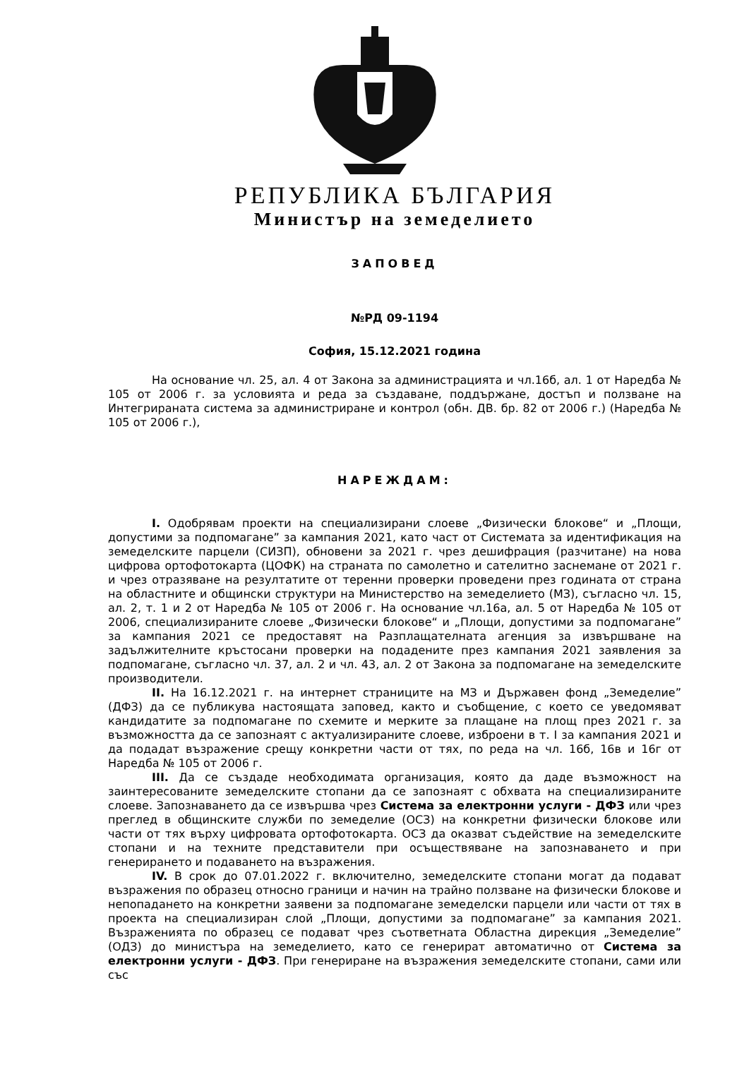РЕПУБЛИКА БЪЛГАРИЯ
Министър на земеделието
ЗАПОВЕД
№РД 09-1194
София, 15.12.2021 година
На основание чл. 25, ал. 4 от Закона за администрацията и чл.16б, ал. 1 от Наредба № 105 от 2006 г. за условията и реда за създаване, поддържане, достъп и ползване на Интегрираната система за администриране и контрол (обн. ДВ. бр. 82 от 2006 г.) (Наредба № 105 от 2006 г.),
НАРЕЖДАМ:
I. Одобрявам проекти на специализирани слоеве „Физически блокове“ и „Площи, допустими за подпомагане” за кампания 2021, като част от Системата за идентификация на земеделските парцели (СИЗП), обновени за 2021 г. чрез дешифрация (разчитане) на нова цифрова ортофотокарта (ЦОФК) на страната по самолетно и сателитно заснемане от 2021 г. и чрез отразяване на резултатите от теренни проверки проведени през годината от страна на областните и общински структури на Министерство на земеделието (МЗ), съгласно чл. 15, ал. 2, т. 1 и 2 от Наредба № 105 от 2006 г. На основание чл.16а, ал. 5 от Наредба № 105 от 2006, специализираните слоеве „Физически блокове“ и „Площи, допустими за подпомагане” за кампания 2021 се предоставят на Разплащателната агенция за извършване на задължителните кръстосани проверки на подадените през кампания 2021 заявления за подпомагане, съгласно чл. 37, ал. 2 и чл. 43, ал. 2 от Закона за подпомагане на земеделските производители.
II. На 16.12.2021 г. на интернет страниците на МЗ и Държавен фонд „Земеделие” (ДФЗ) да се публикува настоящата заповед, както и съобщение, с което се уведомяват кандидатите за подпомагане по схемите и мерките за плащане на площ през 2021 г. за възможността да се запознаят с актуализираните слоеве, изброени в т. I за кампания 2021 и да подадат възражение срещу конкретни части от тях, по реда на чл. 16б, 16в и 16г от Наредба № 105 от 2006 г.
III. Да се създаде необходимата организация, която да даде възможност на заинтересованите земеделските стопани да се запознаят с обхвата на специализираните слоеве. Запознаването да се извършва чрез Система за електронни услуги - ДФЗ или чрез преглед в общинските служби по земеделие (ОСЗ) на конкретни физически блокове или части от тях върху цифровата ортофотокарта. ОСЗ да оказват съдействие на земеделските стопани и на техните представители при осъществяване на запознаването и при генерирането и подаването на възражения.
IV. В срок до 07.01.2022 г. включително, земеделските стопани могат да подават възражения по образец относно граници и начин на трайно ползване на физически блокове и непопадането на конкретни заявени за подпомагане земеделски парцели или части от тях в проекта на специализиран слой „Площи, допустими за подпомагане” за кампания 2021. Възраженията по образец се подават чрез съответната Областна дирекция „Земеделие” (ОДЗ) до министъра на земеделието, като се генерират автоматично от Система за електронни услуги - ДФЗ. При генериране на възражения земеделските стопани, сами или със